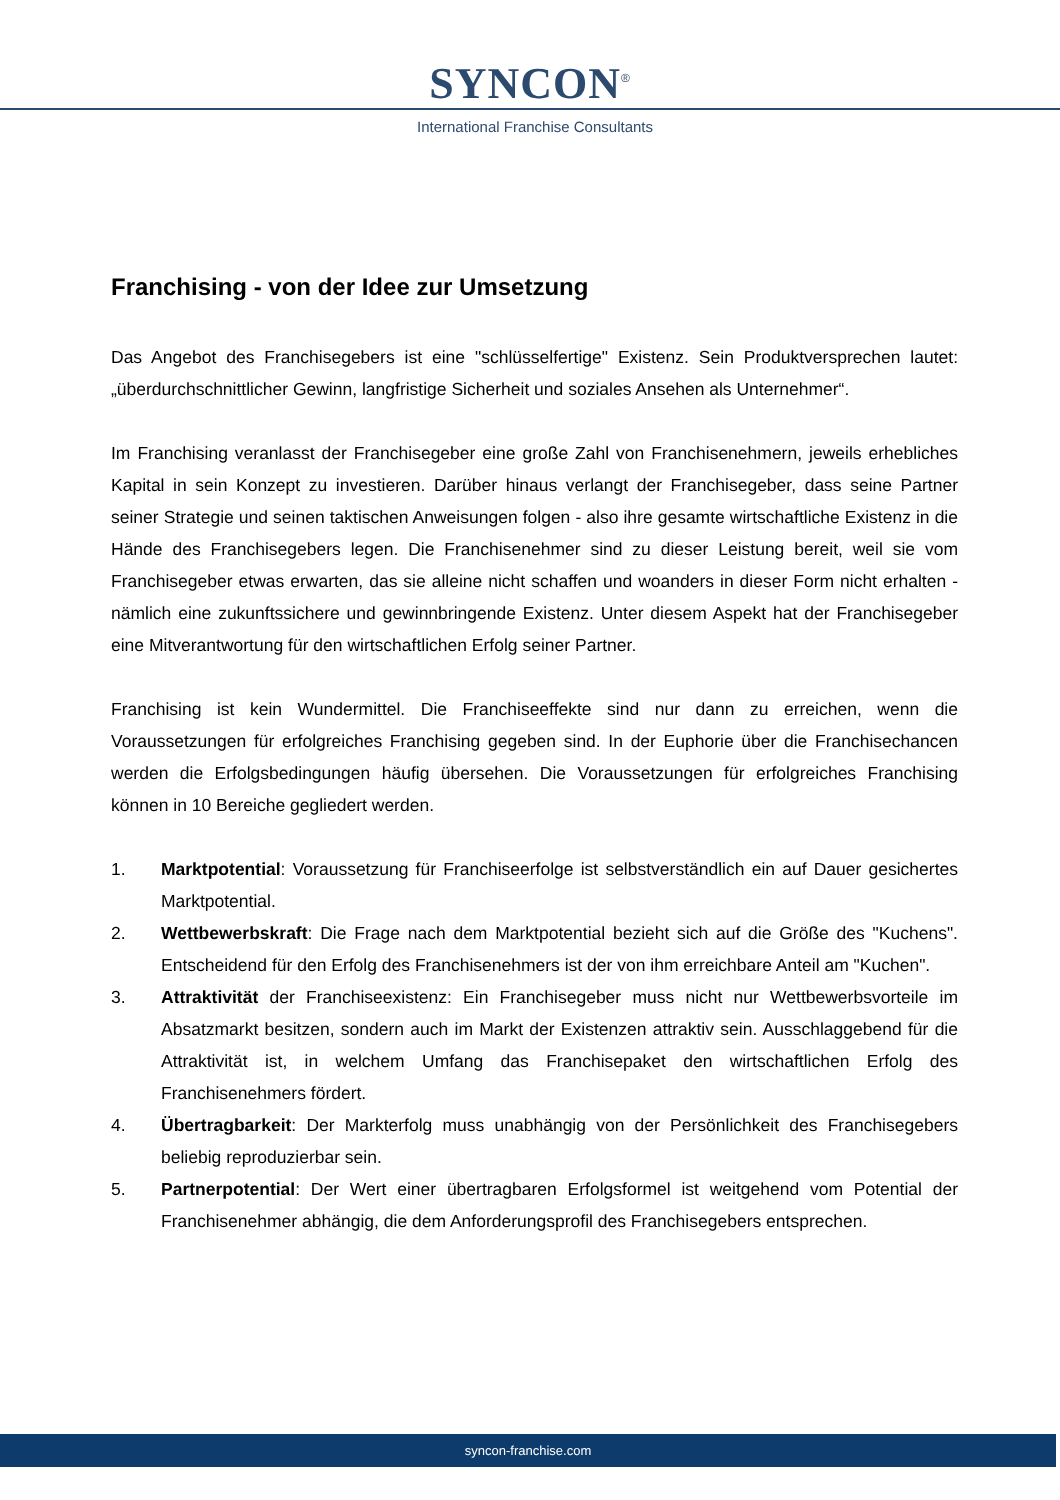SYNCON<sup>®</sup>
International Franchise Consultants
Franchising - von der Idee zur Umsetzung
Das Angebot des Franchisegebers ist eine "schlüsselfertige" Existenz. Sein Produktversprechen lautet: „überdurchschnittlicher Gewinn, langfristige Sicherheit und soziales Ansehen als Unternehmer“.
Im Franchising veranlasst der Franchisegeber eine große Zahl von Franchisenehmern, jeweils erhebliches Kapital in sein Konzept zu investieren. Darüber hinaus verlangt der Franchisegeber, dass seine Partner seiner Strategie und seinen taktischen Anweisungen folgen - also ihre gesamte wirtschaftliche Existenz in die Hände des Franchisegebers legen. Die Franchisenehmer sind zu dieser Leistung bereit, weil sie vom Franchisegeber etwas erwarten, das sie alleine nicht schaffen und woanders in dieser Form nicht erhalten - nämlich eine zukunftssichere und gewinnbringende Existenz. Unter diesem Aspekt hat der Franchisegeber eine Mitverantwortung für den wirtschaftlichen Erfolg seiner Partner.
Franchising ist kein Wundermittel. Die Franchiseeffekte sind nur dann zu erreichen, wenn die Voraussetzungen für erfolgreiches Franchising gegeben sind. In der Euphorie über die Franchisechancen werden die Erfolgsbedingungen häufig übersehen. Die Voraussetzungen für erfolgreiches Franchising können in 10 Bereiche gegliedert werden.
1. Marktpotential: Voraussetzung für Franchiseerfolge ist selbstverständlich ein auf Dauer gesichertes Marktpotential.
2. Wettbewerbskraft: Die Frage nach dem Marktpotential bezieht sich auf die Größe des "Kuchens". Entscheidend für den Erfolg des Franchisenehmers ist der von ihm erreichbare Anteil am "Kuchen".
3. Attraktivität der Franchiseexistenz: Ein Franchisegeber muss nicht nur Wettbewerbsvorteile im Absatzmarkt besitzen, sondern auch im Markt der Existenzen attraktiv sein. Ausschlaggebend für die Attraktivität ist, in welchem Umfang das Franchisepaket den wirtschaftlichen Erfolg des Franchisenehmers fördert.
4. Übertragbarkeit: Der Markterfolg muss unabhängig von der Persönlichkeit des Franchisegebers beliebig reproduzierbar sein.
5. Partnerpotential: Der Wert einer übertragbaren Erfolgsformel ist weitgehend vom Potential der Franchisenehmer abhängig, die dem Anforderungsprofil des Franchisegebers entsprechen.
syncon-franchise.com